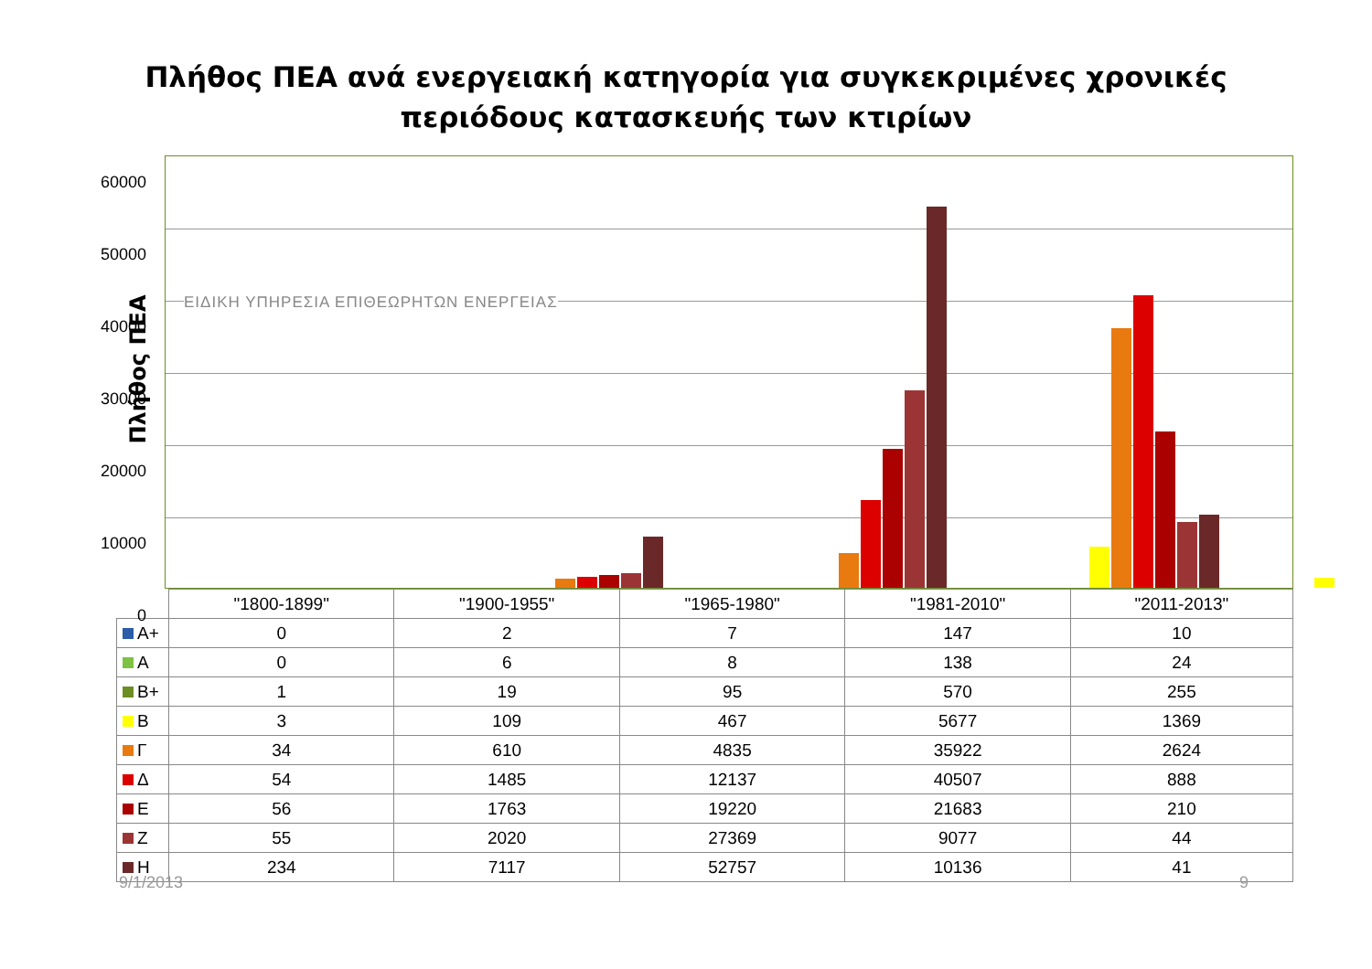Πλήθος ΠΕΑ ανά ενεργειακή κατηγορία για συγκεκριμένες χρονικές
περιόδους κατασκευής των κτιρίων
Πλήθος ΠΕΑ
60000
50000
40000
30000
20000
10000
0
ΕΙΔΙΚΗ ΥΠΗΡΕΣΙΑ ΕΠΙΘΕΩΡΗΤΩΝ ΕΝΕΡΓΕΙΑΣ
| | "1800-1899" | "1900-1955" | "1965-1980" | "1981-2010" | "2011-2013" |
| --- | --- | --- | --- | --- | --- |
| Α+ | 0 | 2 | 7 | 147 | 10 |
| Α | 0 | 6 | 8 | 138 | 24 |
| Β+ | 1 | 19 | 95 | 570 | 255 |
| Β | 3 | 109 | 467 | 5677 | 1369 |
| Γ | 34 | 610 | 4835 | 35922 | 2624 |
| Δ | 54 | 1485 | 12137 | 40507 | 888 |
| Ε | 56 | 1763 | 19220 | 21683 | 210 |
| Ζ | 55 | 2020 | 27369 | 9077 | 44 |
| Η | 234 | 7117 | 52757 | 10136 | 41 |
9/1/2013 9